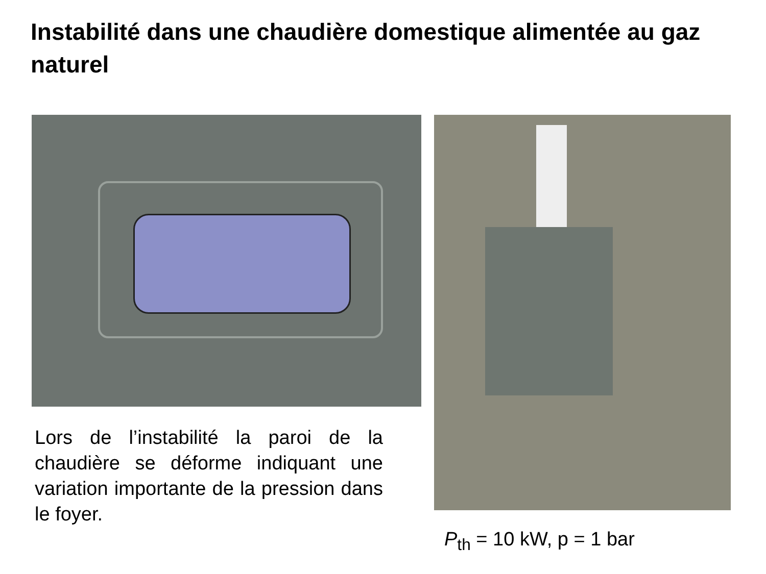Instabilité dans une chaudière domestique alimentée au gaz naturel
Lors de l’instabilité la paroi de la chaudière se déforme indiquant une variation importante de la pression dans le foyer.
P<sub>th</sub> = 10 kW, p = 1 bar